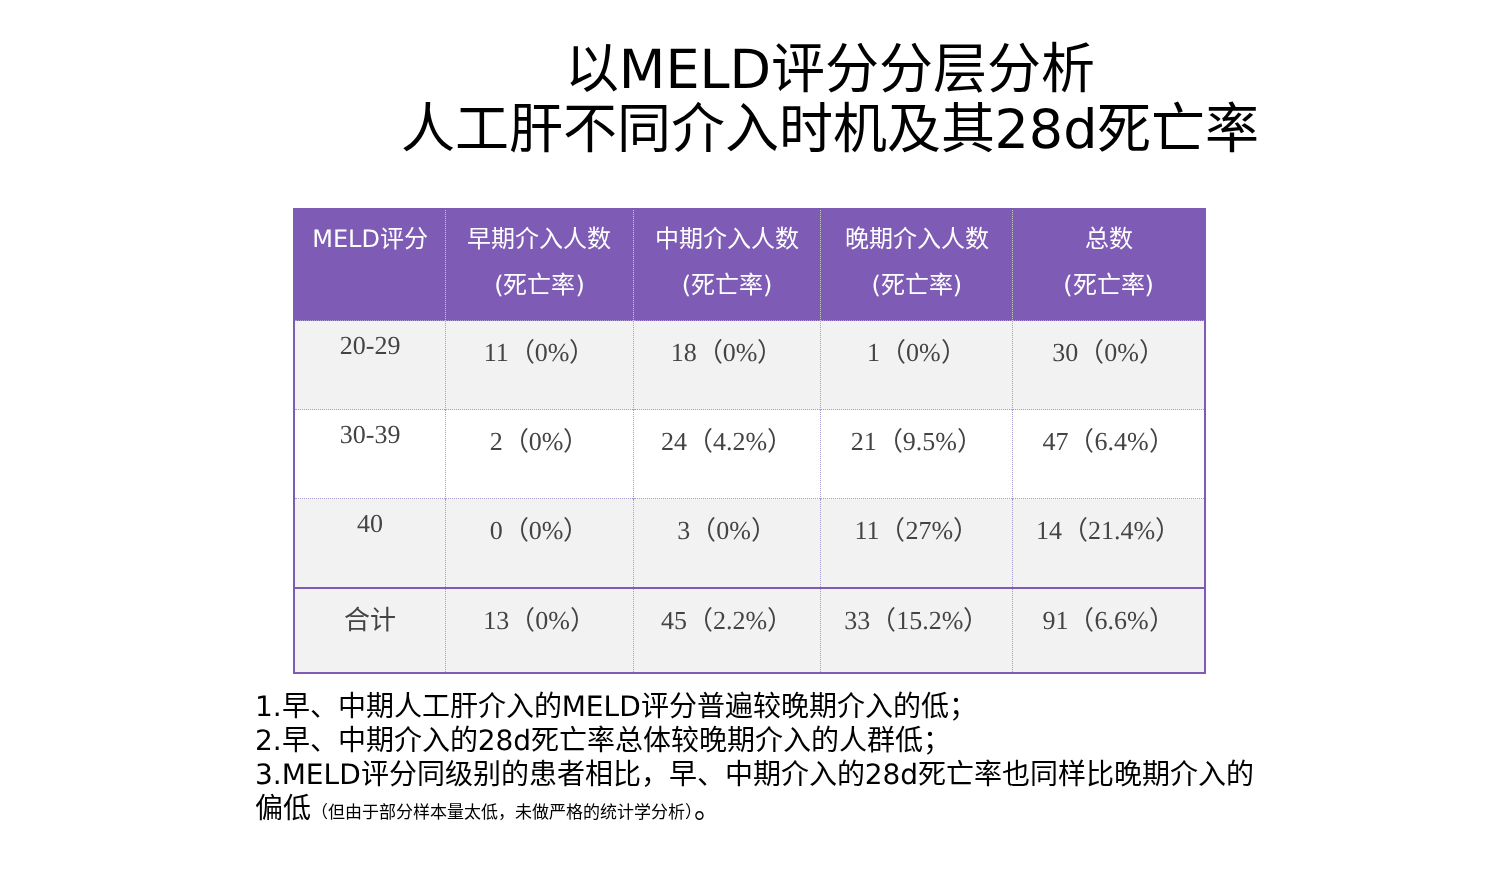以MELD评分分层分析
人工肝不同介入时机及其28d死亡率
| MELD评分 | 早期介入人数 (死亡率) | 中期介入人数 (死亡率) | 晚期介入人数 (死亡率) | 总数 (死亡率) |
| --- | --- | --- | --- | --- |
| 20-29 | 11（0%） | 18（0%） | 1（0%） | 30（0%） |
| 30-39 | 2（0%） | 24（4.2%） | 21（9.5%） | 47（6.4%） |
| 40 | 0（0%） | 3（0%） | 11（27%） | 14（21.4%） |
| 合计 | 13（0%） | 45（2.2%） | 33（15.2%） | 91（6.6%） |
1.早、中期人工肝介入的MELD评分普遍较晚期介入的低；
2.早、中期介入的28d死亡率总体较晚期介入的人群低；
3.MELD评分同级别的患者相比，早、中期介入的28d死亡率也同样比晚期介入的偏低（但由于部分样本量太低，未做严格的统计学分析）。